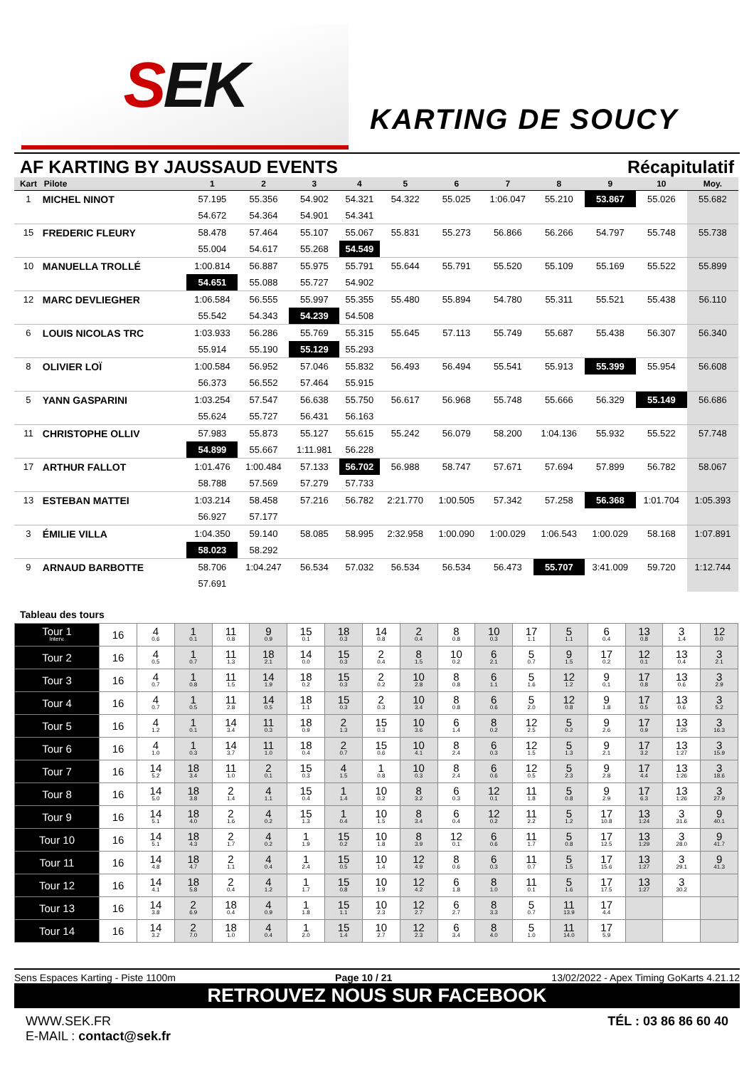S EK
KARTING DE SOUCY
AF KARTING BY JAUSSAUD EVENTS Récapitulatif
| Kart | Pilote | 1 | 2 | 3 | 4 | 5 | 6 | 7 | 8 | 9 | 10 | Moy. |
| --- | --- | --- | --- | --- | --- | --- | --- | --- | --- | --- | --- | --- |
| 1 | MICHEL NINOT | 57.195 | 55.356 | 54.902 | 54.321 | 54.322 | 55.025 | 1:06.047 | 55.210 | 53.867 | 55.026 | 55.682 |
| | | 54.672 | 54.364 | 54.901 | 54.341 | | | | | | | |
| 15 | FREDERIC FLEURY | 58.478 | 57.464 | 55.107 | 55.067 | 55.831 | 55.273 | 56.866 | 56.266 | 54.797 | 55.748 | 55.738 |
| | | 55.004 | 54.617 | 55.268 | 54.549 | | | | | | | |
| 10 | MANUELLA TROLLÉ | 1:00.814 | 56.887 | 55.975 | 55.791 | 55.644 | 55.791 | 55.520 | 55.109 | 55.169 | 55.522 | 55.899 |
| | | 54.651 | 55.088 | 55.727 | 54.902 | | | | | | | |
| 12 | MARC DEVLIEGHER | 1:06.584 | 56.555 | 55.997 | 55.355 | 55.480 | 55.894 | 54.780 | 55.311 | 55.521 | 55.438 | 56.110 |
| | | 55.542 | 54.343 | 54.239 | 54.508 | | | | | | | |
| 6 | LOUIS NICOLAS TRC | 1:03.933 | 56.286 | 55.769 | 55.315 | 55.645 | 57.113 | 55.749 | 55.687 | 55.438 | 56.307 | 56.340 |
| | | 55.914 | 55.190 | 55.129 | 55.293 | | | | | | | |
| 8 | OLIVIER LOÏ | 1:00.584 | 56.952 | 57.046 | 55.832 | 56.493 | 56.494 | 55.541 | 55.913 | 55.399 | 55.954 | 56.608 |
| | | 56.373 | 56.552 | 57.464 | 55.915 | | | | | | | |
| 5 | YANN GASPARINI | 1:03.254 | 57.547 | 56.638 | 55.750 | 56.617 | 56.968 | 55.748 | 55.666 | 56.329 | 55.149 | 56.686 |
| | | 55.624 | 55.727 | 56.431 | 56.163 | | | | | | | |
| 11 | CHRISTOPHE OLLIV | 57.983 | 55.873 | 55.127 | 55.615 | 55.242 | 56.079 | 58.200 | 1:04.136 | 55.932 | 55.522 | 57.748 |
| | | 54.899 | 55.667 | 1:11.981 | 56.228 | | | | | | | |
| 17 | ARTHUR FALLOT | 1:01.476 | 1:00.484 | 57.133 | 56.702 | 56.988 | 58.747 | 57.671 | 57.694 | 57.899 | 56.782 | 58.067 |
| | | 58.788 | 57.569 | 57.279 | 57.733 | | | | | | | |
| 13 | ESTEBAN MATTEI | 1:03.214 | 58.458 | 57.216 | 56.782 | 2:21.770 | 1:00.505 | 57.342 | 57.258 | 56.368 | 1:01.704 | 1:05.393 |
| | | 56.927 | 57.177 | | | | | | | | | |
| 3 | ÉMILIE VILLA | 1:04.350 | 59.140 | 58.085 | 58.995 | 2:32.958 | 1:00.090 | 1:00.029 | 1:06.543 | 1:00.029 | 58.168 | 1:07.891 |
| | | 58.023 | 58.292 | | | | | | | | | |
| 9 | ARNAUD BARBOTTE | 58.706 | 1:04.247 | 56.534 | 57.032 | 56.534 | 56.534 | 56.473 | 55.707 | 3:41.009 | 59.720 | 1:12.744 |
| | | 57.691 | | | | | | | | | | |
Tableau des tours
| Tour 1 Interv. | 16 | 4 0.6 | 1 0.1 | 11 0.8 | 9 0.9 | 15 0.1 | 18 0.3 | 14 0.8 | 2 0.4 | 8 0.8 | 10 0.3 | 17 1.1 | 5 1.1 | 6 0.4 | 13 0.8 | 3 1.4 | 12 0.0 |
| Tour 2 | 16 | 4 0.5 | 1 0.7 | 11 1.3 | 18 2.1 | 14 0.0 | 15 0.3 | 2 0.4 | 8 1.5 | 10 0.2 | 6 2.1 | 5 0.7 | 9 1.5 | 17 0.2 | 12 0.1 | 13 0.4 | 3 2.1 |
| Tour 3 | 16 | 4 0.7 | 1 0.8 | 11 1.5 | 14 1.9 | 18 0.2 | 15 0.3 | 2 0.2 | 10 2.8 | 8 0.8 | 6 1.1 | 5 1.6 | 12 1.2 | 9 0.1 | 17 0.8 | 13 0.6 | 3 2.9 |
| Tour 4 | 16 | 4 0.7 | 1 0.5 | 11 2.8 | 14 0.5 | 18 1.1 | 15 0.3 | 2 0.3 | 10 3.4 | 8 0.8 | 6 0.6 | 5 2.0 | 12 0.8 | 9 1.8 | 17 0.5 | 13 0.6 | 3 5.2 |
| Tour 5 | 16 | 4 1.2 | 1 0.1 | 14 3.4 | 11 0.3 | 18 0.9 | 2 1.3 | 15 0.3 | 10 3.6 | 6 1.4 | 8 0.2 | 12 2.5 | 5 0.2 | 9 2.6 | 17 0.9 | 13 1:25 | 3 16.3 |
| Tour 6 | 16 | 4 1.0 | 1 0.3 | 14 3.7 | 11 1.0 | 18 0.4 | 2 0.7 | 15 0.6 | 10 4.1 | 8 2.4 | 6 0.3 | 12 1.5 | 5 1.3 | 9 2.1 | 17 3.2 | 13 1:27 | 3 15.9 |
| Tour 7 | 16 | 14 5.2 | 18 3.4 | 11 1.0 | 2 0.1 | 15 0.3 | 4 1.5 | 1 0.8 | 10 0.3 | 8 2.4 | 6 0.6 | 12 0.5 | 5 2.3 | 9 2.8 | 17 4.4 | 13 1:26 | 3 18.6 |
| Tour 8 | 16 | 14 5.0 | 18 3.8 | 2 1.4 | 4 1.1 | 15 0.4 | 1 1.4 | 10 0.2 | 8 3.2 | 6 0.3 | 12 0.1 | 11 1.8 | 5 0.8 | 9 2.9 | 17 6.3 | 13 1:26 | 3 27.9 |
| Tour 9 | 16 | 14 5.1 | 18 4.0 | 2 1.6 | 4 0.2 | 15 1.3 | 1 0.4 | 10 1.5 | 8 3.4 | 6 0.4 | 12 0.2 | 11 2.2 | 5 1.2 | 17 10.8 | 13 1:24 | 3 31.6 | 9 40.1 |
| Tour 10 | 16 | 14 5.1 | 18 4.3 | 2 1.7 | 4 0.2 | 1 1.9 | 15 0.2 | 10 1.8 | 8 3.9 | 12 0.1 | 6 0.6 | 11 1.7 | 5 0.8 | 17 12.5 | 13 1:29 | 3 28.0 | 9 41.7 |
| Tour 11 | 16 | 14 4.8 | 18 4.7 | 2 1.1 | 4 0.4 | 1 2.4 | 15 0.5 | 10 1.4 | 12 4.9 | 8 0.6 | 6 0.3 | 11 0.7 | 5 1.5 | 17 15.6 | 13 1:27 | 3 29.1 | 9 41.3 |
| Tour 12 | 16 | 14 4.1 | 18 5.8 | 2 0.4 | 4 1.2 | 1 1.7 | 15 0.8 | 10 1.9 | 12 4.2 | 6 1.8 | 8 1.0 | 11 0.1 | 5 1.6 | 17 17.5 | 13 1:27 | 3 30.2 | |
| Tour 13 | 16 | 14 3.8 | 2 6.9 | 18 0.4 | 4 0.9 | 1 1.8 | 15 1.1 | 10 2.3 | 12 2.7 | 6 2.7 | 8 3.3 | 5 0.7 | 11 13.9 | 17 4.4 | | | |
| Tour 14 | 16 | 14 3.2 | 2 7.0 | 18 1.0 | 4 0.4 | 1 2.0 | 15 1.4 | 10 2.7 | 12 2.3 | 6 3.4 | 8 4.0 | 5 1.0 | 11 14.0 | 17 5.9 | | | |
Sens Espaces Karting - Piste 1100m Page 10 / 21 13/02/2022 - Apex Timing GoKarts 4.21.12
RETROUVEZ NOUS SUR FACEBOOK
WWW.SEK.FR
E-MAIL : contact@sek.fr TÉL : 03 86 86 60 40